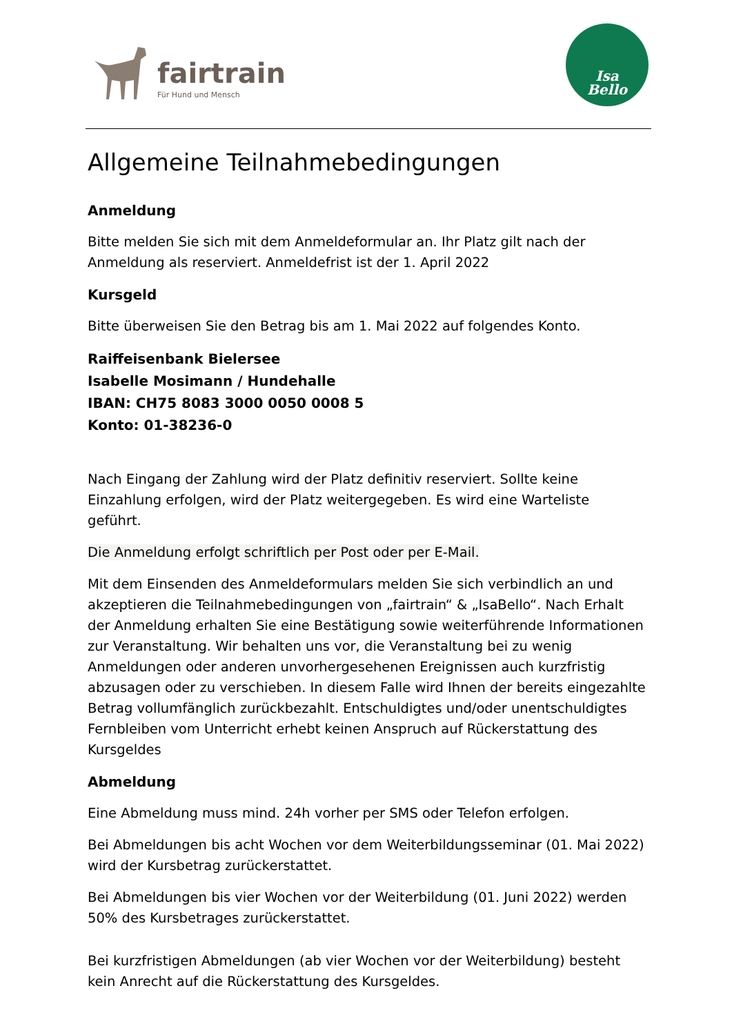fairtrain
Für Hund und Mensch
Isa
Bello
Allgemeine Teilnahmebedingungen
Anmeldung
Bitte melden Sie sich mit dem Anmeldeformular an. Ihr Platz gilt nach der Anmeldung als reserviert. Anmeldefrist ist der 1. April 2022
Kursgeld
Bitte überweisen Sie den Betrag bis am 1. Mai 2022 auf folgendes Konto.
Raiffeisenbank Bielersee
Isabelle Mosimann / Hundehalle
IBAN: CH75 8083 3000 0050 0008 5
Konto: 01-38236-0
Nach Eingang der Zahlung wird der Platz definitiv reserviert. Sollte keine Einzahlung erfolgen, wird der Platz weitergegeben. Es wird eine Warteliste geführt.
Die Anmeldung erfolgt schriftlich per Post oder per E-Mail.
Mit dem Einsenden des Anmeldeformulars melden Sie sich verbindlich an und akzeptieren die Teilnahmebedingungen von „fairtrain“ & „IsaBello“. Nach Erhalt der Anmeldung erhalten Sie eine Bestätigung sowie weiterführende Informationen zur Veranstaltung. Wir behalten uns vor, die Veranstaltung bei zu wenig Anmeldungen oder anderen unvorhergesehenen Ereignissen auch kurzfristig abzusagen oder zu verschieben. In diesem Falle wird Ihnen der bereits eingezahlte Betrag vollumfänglich zurückbezahlt. Entschuldigtes und/oder unentschuldigtes Fernbleiben vom Unterricht erhebt keinen Anspruch auf Rückerstattung des Kursgeldes
Abmeldung
Eine Abmeldung muss mind. 24h vorher per SMS oder Telefon erfolgen.
Bei Abmeldungen bis acht Wochen vor dem Weiterbildungsseminar (01. Mai 2022) wird der Kursbetrag zurückerstattet.
Bei Abmeldungen bis vier Wochen vor der Weiterbildung (01. Juni 2022) werden 50% des Kursbetrages zurückerstattet.
Bei kurzfristigen Abmeldungen (ab vier Wochen vor der Weiterbildung) besteht kein Anrecht auf die Rückerstattung des Kursgeldes.